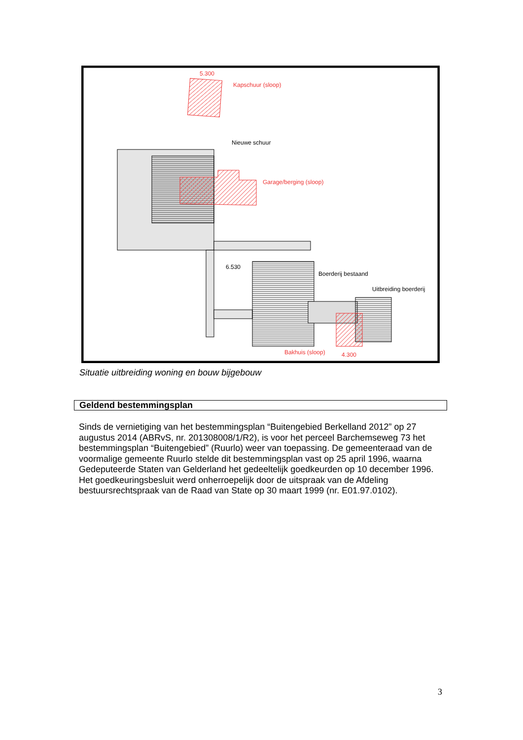Nieuwe schuur
Kapschuur (sloop)
Garage/berging (sloop)
Boerderij bestaand
Uitbreiding boerderij
Bakhuis (sloop)
4.300
5.300
6.530
Situatie uitbreiding woning en bouw bijgebouw
Geldend bestemmingsplan
Sinds de vernietiging van het bestemmingsplan “Buitengebied Berkelland 2012” op 27 augustus 2014 (ABRvS, nr. 201308008/1/R2), is voor het perceel Barchemseweg 73 het bestemmingsplan “Buitengebied” (Ruurlo) weer van toepassing. De gemeenteraad van de voormalige gemeente Ruurlo stelde dit bestemmingsplan vast op 25 april 1996, waarna Gedeputeerde Staten van Gelderland het gedeeltelijk goedkeurden op 10 december 1996. Het goedkeuringsbesluit werd onherroepelijk door de uitspraak van de Afdeling bestuursrechtspraak van de Raad van State op 30 maart 1999 (nr. E01.97.0102).
3